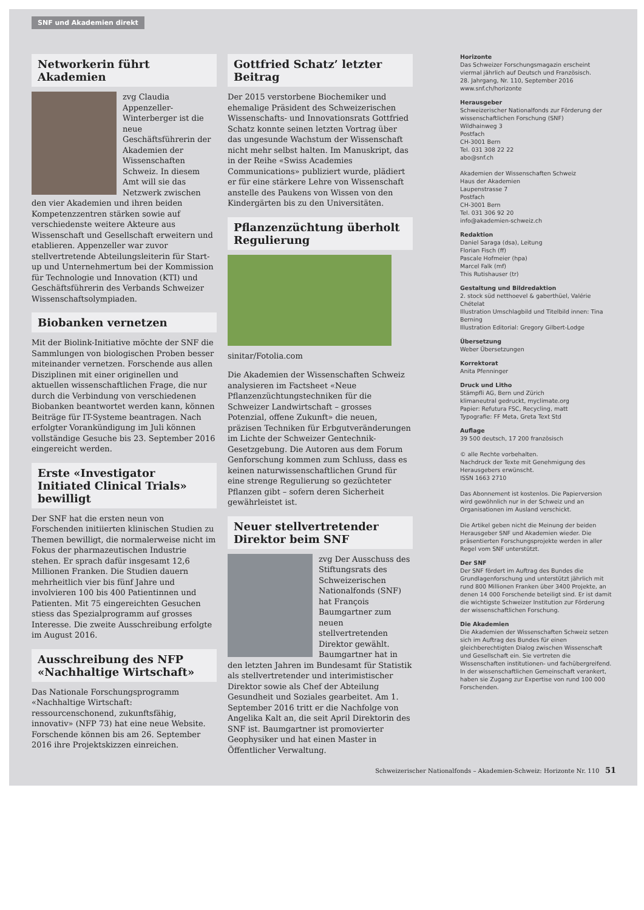SNF und Akademien direkt
Networkerin führt Akademien
zvg Claudia Appenzeller-Winterberger ist die neue Geschäftsführerin der Akademien der Wissenschaften Schweiz. In diesem Amt will sie das Netzwerk zwischen den vier Akademien und ihren beiden Kompetenzzentren stärken sowie auf verschiedenste weitere Akteure aus Wissenschaft und Gesellschaft erweitern und etablieren. Appenzeller war zuvor stellvertretende Abteilungsleiterin für Start-up und Unternehmertum bei der Kommission für Technologie und Innovation (KTI) und Geschäftsführerin des Verbands Schweizer Wissenschaftsolympiaden.
Biobanken vernetzen
Mit der Biolink-Initiative möchte der SNF die Sammlungen von biologischen Proben besser miteinander vernetzen. Forschende aus allen Disziplinen mit einer originellen und aktuellen wissenschaftlichen Frage, die nur durch die Verbindung von verschiedenen Biobanken beantwortet werden kann, können Beiträge für IT-Systeme beantragen. Nach erfolgter Vorankündigung im Juli können vollständige Gesuche bis 23. September 2016 eingereicht werden.
Erste «Investigator Initiated Clinical Trials» bewilligt
Der SNF hat die ersten neun von Forschenden initiierten klinischen Studien zu Themen bewilligt, die normalerweise nicht im Fokus der pharmazeutischen Industrie stehen. Er sprach dafür insgesamt 12,6 Millionen Franken. Die Studien dauern mehrheitlich vier bis fünf Jahre und involvieren 100 bis 400 Patientinnen und Patienten. Mit 75 eingereichten Gesuchen stiess das Spezialprogramm auf grosses Interesse. Die zweite Ausschreibung erfolgte im August 2016.
Ausschreibung des NFP «Nachhaltige Wirtschaft»
Das Nationale Forschungsprogramm «Nachhaltige Wirtschaft: ressourcenschonend, zukunftsfähig, innovativ» (NFP 73) hat eine neue Website. Forschende können bis am 26. September 2016 ihre Projektskizzen einreichen.
Gottfried Schatz’ letzter Beitrag
Der 2015 verstorbene Biochemiker und ehemalige Präsident des Schweizerischen Wissenschafts- und Innovationsrats Gottfried Schatz konnte seinen letzten Vortrag über das ungesunde Wachstum der Wissenschaft nicht mehr selbst halten. Im Manuskript, das in der Reihe «Swiss Academies Communications» publiziert wurde, plädiert er für eine stärkere Lehre von Wissenschaft anstelle des Paukens von Wissen von den Kindergärten bis zu den Universitäten.
Pflanzenzüchtung überholt Regulierung
sinitar/Fotolia.com
Die Akademien der Wissenschaften Schweiz analysieren im Factsheet «Neue Pflanzenzüchtungstechniken für die Schweizer Landwirtschaft – grosses Potenzial, offene Zukunft» die neuen, präzisen Techniken für Erbgutveränderungen im Lichte der Schweizer Gentechnik-Gesetzgebung. Die Autoren aus dem Forum Genforschung kommen zum Schluss, dass es keinen naturwissenschaftlichen Grund für eine strenge Regulierung so gezüchteter Pflanzen gibt – sofern deren Sicherheit gewährleistet ist.
Neuer stellvertretender Direktor beim SNF
zvg Der Ausschuss des Stiftungsrats des Schweizerischen Nationalfonds (SNF) hat François Baumgartner zum neuen stellvertretenden Direktor gewählt. Baumgartner hat in den letzten Jahren im Bundesamt für Statistik als stellvertretender und interimistischer Direktor sowie als Chef der Abteilung Gesundheit und Soziales gearbeitet. Am 1. September 2016 tritt er die Nachfolge von Angelika Kalt an, die seit April Direktorin des SNF ist. Baumgartner ist promovierter Geophysiker und hat einen Master in Öffentlicher Verwaltung.
Horizonte
Das Schweizer Forschungsmagazin erscheint viermal jährlich auf Deutsch und Französisch.
28. Jahrgang, Nr. 110, September 2016
www.snf.ch/horizonte
Herausgeber
Schweizerischer Nationalfonds zur Förderung der wissenschaftlichen Forschung (SNF)
Wildhainweg 3
Postfach
CH-3001 Bern
Tel. 031 308 22 22
abo@snf.ch
Akademien der Wissenschaften Schweiz
Haus der Akademien
Laupenstrasse 7
Postfach
CH-3001 Bern
Tel. 031 306 92 20
info@akademien-schweiz.ch
Redaktion
Daniel Saraga (dsa), Leitung
Florian Fisch (ff)
Pascale Hofmeier (hpa)
Marcel Falk (mf)
This Rutishauser (tr)
Gestaltung und Bildredaktion
2. stock süd netthoevel & gaberthüel, Valérie Chételat
Illustration Umschlagbild und Titelbild innen: Tina Berning
Illustration Editorial: Gregory Gilbert-Lodge
Übersetzung
Weber Übersetzungen
Korrektorat
Anita Pfenninger
Druck und Litho
Stämpfli AG, Bern und Zürich
klimaneutral gedruckt, myclimate.org
Papier: Refutura FSC, Recycling, matt
Typografie: FF Meta, Greta Text Std
Auflage
39 500 deutsch, 17 200 französisch
© alle Rechte vorbehalten.
Nachdruck der Texte mit Genehmigung des Herausgebers erwünscht.
ISSN 1663 2710
Das Abonnement ist kostenlos. Die Papierversion wird gewöhnlich nur in der Schweiz und an Organisationen im Ausland verschickt.
Die Artikel geben nicht die Meinung der beiden Herausgeber SNF und Akademien wieder. Die präsentierten Forschungsprojekte werden in aller Regel vom SNF unterstützt.
Der SNF
Der SNF fördert im Auftrag des Bundes die Grundlagenforschung und unterstützt jährlich mit rund 800 Millionen Franken über 3400 Projekte, an denen 14 000 Forschende beteiligt sind. Er ist damit die wichtigste Schweizer Institution zur Förderung der wissenschaftlichen Forschung.
Die Akademien
Die Akademien der Wissenschaften Schweiz setzen sich im Auftrag des Bundes für einen gleichberechtigten Dialog zwischen Wissenschaft und Gesellschaft ein. Sie vertreten die Wissenschaften institutionen- und fachübergreifend. In der wissenschaftlichen Gemeinschaft verankert, haben sie Zugang zur Expertise von rund 100 000 Forschenden.
Schweizerischer Nationalfonds – Akademien-Schweiz: Horizonte Nr. 110 51